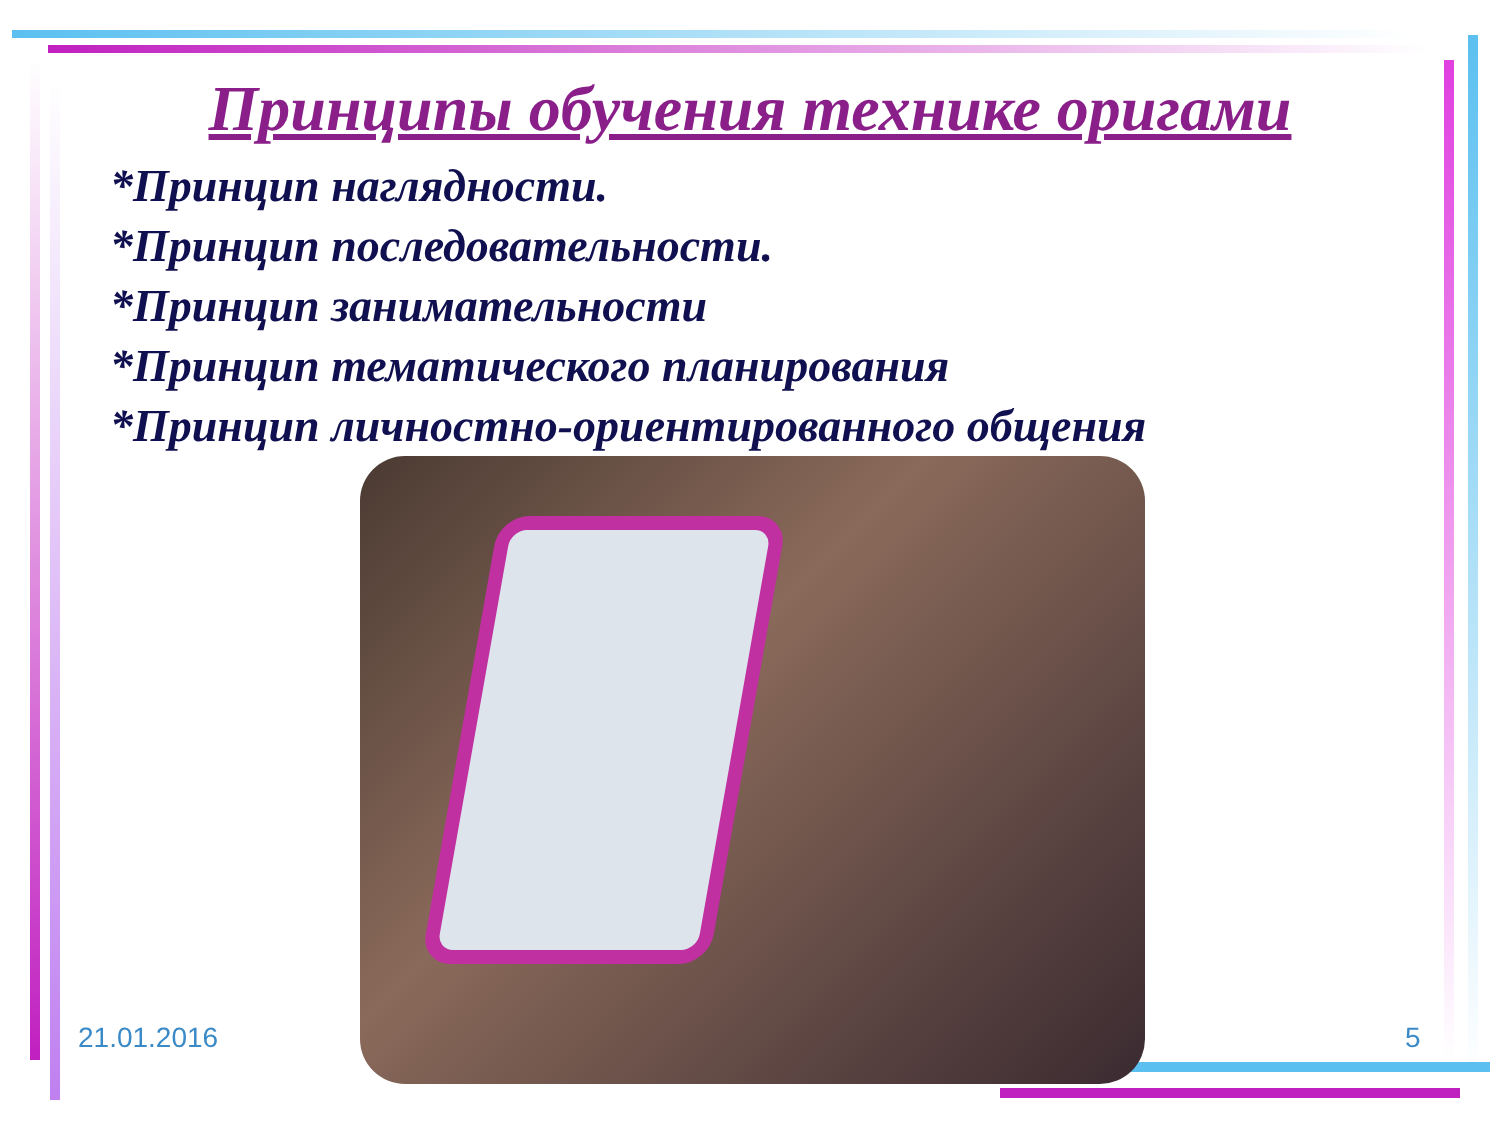Принципы обучения технике оригами
*Принцип наглядности.
*Принцип последовательности.
*Принцип занимательности
*Принцип тематического планирования
*Принцип личностно-ориентированного общения
21.01.2016 5